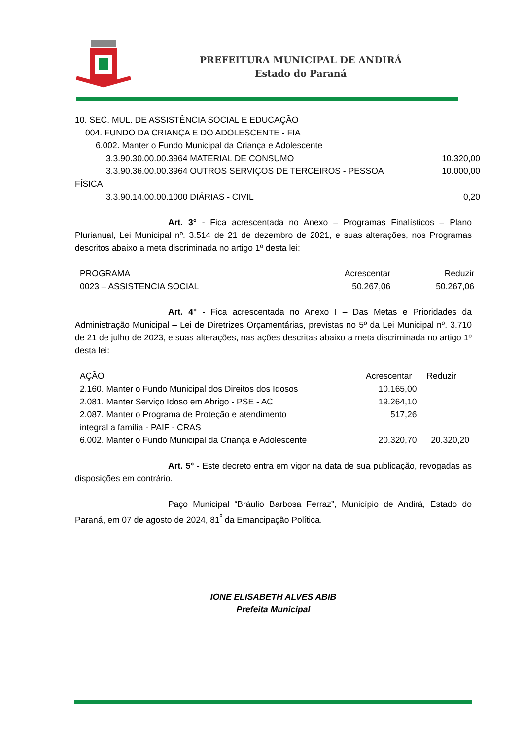PREFEITURA MUNICIPAL DE ANDIRÁ
Estado do Paraná
10. SEC. MUL. DE ASSISTÊNCIA SOCIAL E EDUCAÇÃO
004. FUNDO DA CRIANÇA E DO ADOLESCENTE - FIA
6.002. Manter o Fundo Municipal da Criança e Adolescente
3.3.90.30.00.00.3964 MATERIAL DE CONSUMO 10.320,00
3.3.90.36.00.00.3964 OUTROS SERVIÇOS DE TERCEIROS - PESSOA 10.000,00
FÍSICA
3.3.90.14.00.00.1000 DIÁRIAS - CIVIL 0,20
Art. 3° - Fica acrescentada no Anexo – Programas Finalísticos – Plano Plurianual, Lei Municipal nº. 3.514 de 21 de dezembro de 2021, e suas alterações, nos Programas descritos abaixo a meta discriminada no artigo 1º desta lei:
| PROGRAMA | Acrescentar | Reduzir |
| 0023 – ASSISTENCIA SOCIAL | 50.267,06 | 50.267,06 |
Art. 4° - Fica acrescentada no Anexo I – Das Metas e Prioridades da Administração Municipal – Lei de Diretrizes Orçamentárias, previstas no 5º da Lei Municipal nº. 3.710 de 21 de julho de 2023, e suas alterações, nas ações descritas abaixo a meta discriminada no artigo 1º desta lei:
| AÇÃO | Acrescentar | Reduzir |
| 2.160. Manter o Fundo Municipal dos Direitos dos Idosos | 10.165,00 | |
| 2.081. Manter Serviço Idoso em Abrigo - PSE - AC | 19.264,10 | |
| 2.087. Manter o Programa de Proteção e atendimento integral a família - PAIF - CRAS | 517,26 | |
| 6.002. Manter o Fundo Municipal da Criança e Adolescente | 20.320,70 | 20.320,20 |
Art. 5° - Este decreto entra em vigor na data de sua publicação, revogadas as disposições em contrário.
Paço Municipal “Bráulio Barbosa Ferraz”, Município de Andirá, Estado do Paraná, em 07 de agosto de 2024, 81<sup>º</sup> da Emancipação Política.
IONE ELISABETH ALVES ABIB
Prefeita Municipal